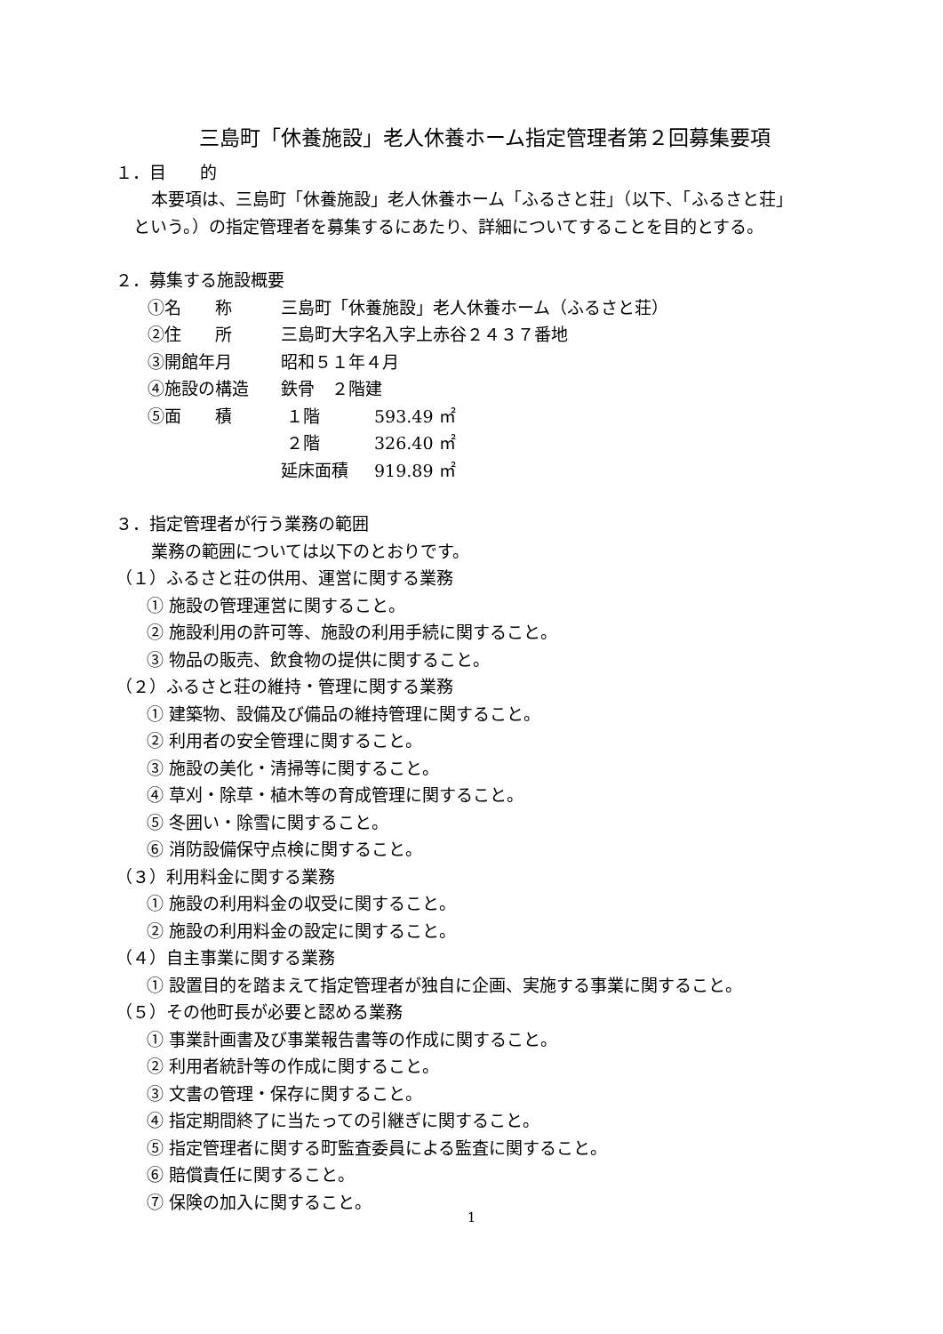三島町「休養施設」老人休養ホーム指定管理者第２回募集要項
１．目　　的
本要項は、三島町「休養施設」老人休養ホーム「ふるさと荘」（以下、「ふるさと荘」
という。）の指定管理者を募集するにあたり、詳細についてすることを目的とする。
２．募集する施設概要
| ①名 称 | 三島町「休養施設」老人休養ホーム（ふるさと荘） | |
| ②住 所 | 三島町大字名入字上赤谷２４３７番地 | |
| ③開館年月 | 昭和５１年４月 | |
| ④施設の構造 | 鉄骨 ２階建 | |
| ⑤面 積 | １階 | 593.49 ㎡ |
| | ２階 | 326.40 ㎡ |
| | 延床面積 | 919.89 ㎡ |
３．指定管理者が行う業務の範囲
業務の範囲については以下のとおりです。
（１）ふるさと荘の供用、運営に関する業務
① 施設の管理運営に関すること。
② 施設利用の許可等、施設の利用手続に関すること。
③ 物品の販売、飲食物の提供に関すること。
（２）ふるさと荘の維持・管理に関する業務
① 建築物、設備及び備品の維持管理に関すること。
② 利用者の安全管理に関すること。
③ 施設の美化・清掃等に関すること。
④ 草刈・除草・植木等の育成管理に関すること。
⑤ 冬囲い・除雪に関すること。
⑥ 消防設備保守点検に関すること。
（３）利用料金に関する業務
① 施設の利用料金の収受に関すること。
② 施設の利用料金の設定に関すること。
（４）自主事業に関する業務
① 設置目的を踏まえて指定管理者が独自に企画、実施する事業に関すること。
（５）その他町長が必要と認める業務
① 事業計画書及び事業報告書等の作成に関すること。
② 利用者統計等の作成に関すること。
③ 文書の管理・保存に関すること。
④ 指定期間終了に当たっての引継ぎに関すること。
⑤ 指定管理者に関する町監査委員による監査に関すること。
⑥ 賠償責任に関すること。
⑦ 保険の加入に関すること。
1